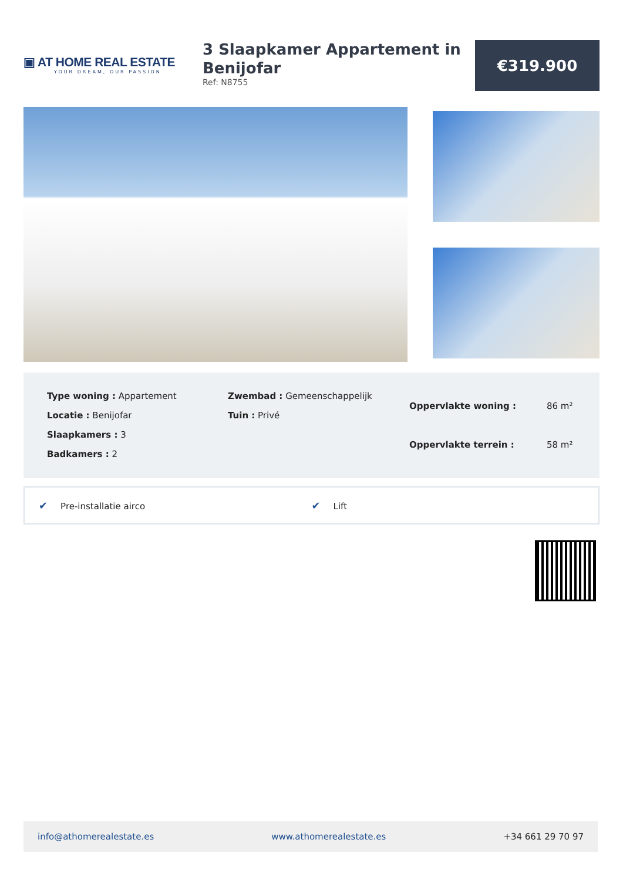▣ AT HOME REAL ESTATE
YOUR DREAM, OUR PASSION
3 Slaapkamer Appartement in Benijofar
Ref: N8755
€319.900
Type woning : Appartement
Locatie : Benijofar
Slaapkamers : 3
Badkamers : 2
Zwembad : Gemeenschappelijk
Tuin : Privé
| Oppervlakte woning : | 86 m² |
| Oppervlakte terrein : | 58 m² |
✔ Pre-installatie airco
✔ Lift
info@athomerealestate.es www.athomerealestate.es +34 661 29 70 97